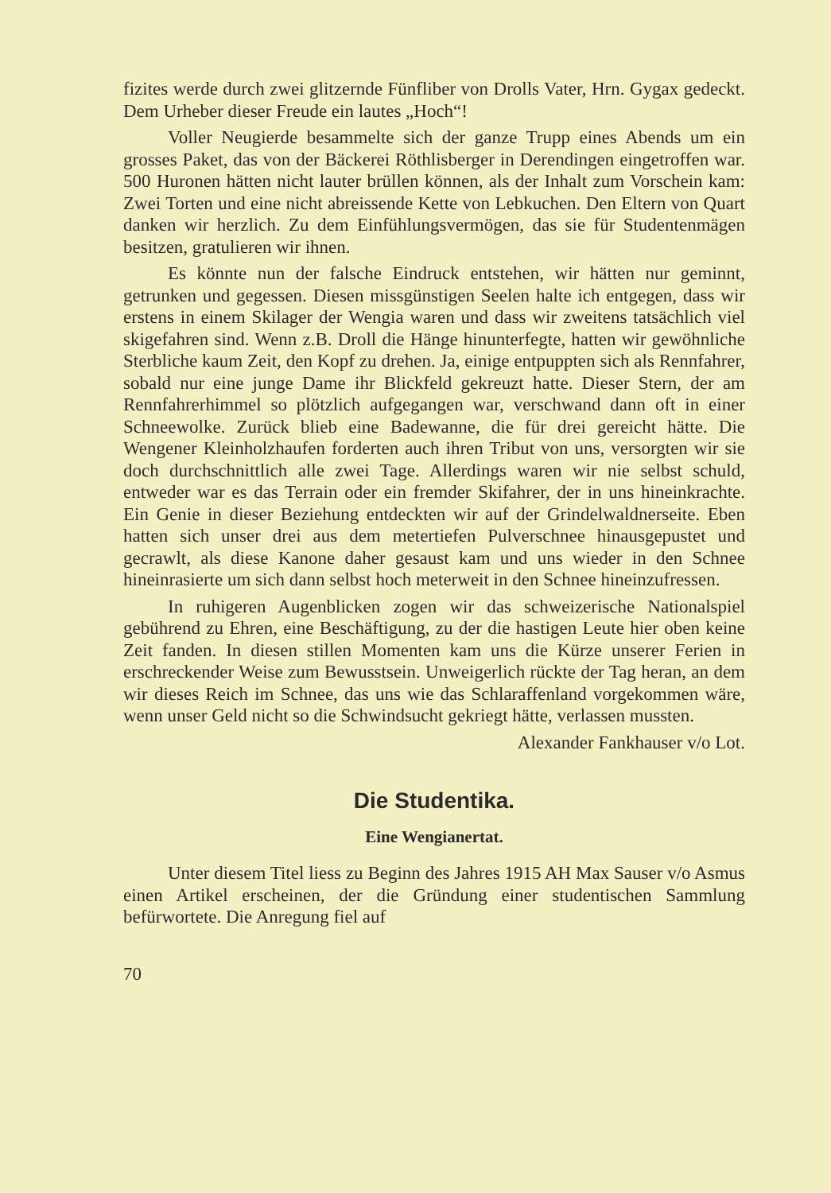fizites werde durch zwei glitzernde Fünfliber von Drolls Vater, Hrn. Gygax gedeckt. Dem Urheber dieser Freude ein lautes „Hoch“!
Voller Neugierde besammelte sich der ganze Trupp eines Abends um ein grosses Paket, das von der Bäckerei Röthlisberger in Derendingen eingetroffen war. 500 Huronen hätten nicht lauter brüllen können, als der Inhalt zum Vorschein kam: Zwei Torten und eine nicht abreissende Kette von Lebkuchen. Den Eltern von Quart danken wir herzlich. Zu dem Einfühlungsvermögen, das sie für Studentenmägen besitzen, gratulieren wir ihnen.
Es könnte nun der falsche Eindruck entstehen, wir hätten nur geminnt, getrunken und gegessen. Diesen missgünstigen Seelen halte ich entgegen, dass wir erstens in einem Skilager der Wengia waren und dass wir zweitens tatsächlich viel skigefahren sind. Wenn z.B. Droll die Hänge hinunterfegte, hatten wir gewöhnliche Sterbliche kaum Zeit, den Kopf zu drehen. Ja, einige entpuppten sich als Rennfahrer, sobald nur eine junge Dame ihr Blickfeld gekreuzt hatte. Dieser Stern, der am Rennfahrerhimmel so plötzlich aufgegangen war, verschwand dann oft in einer Schneewolke. Zurück blieb eine Badewanne, die für drei gereicht hätte. Die Wengener Kleinholzhaufen forderten auch ihren Tribut von uns, versorgten wir sie doch durchschnittlich alle zwei Tage. Allerdings waren wir nie selbst schuld, entweder war es das Terrain oder ein fremder Skifahrer, der in uns hineinkrachte. Ein Genie in dieser Beziehung entdeckten wir auf der Grindelwaldnerseite. Eben hatten sich unser drei aus dem metertiefen Pulverschnee hinausgepustet und gecrawlt, als diese Kanone daher gesaust kam und uns wieder in den Schnee hineinrasierte um sich dann selbst hoch meterweit in den Schnee hineinzufressen.
In ruhigeren Augenblicken zogen wir das schweizerische Nationalspiel gebührend zu Ehren, eine Beschäftigung, zu der die hastigen Leute hier oben keine Zeit fanden. In diesen stillen Momenten kam uns die Kürze unserer Ferien in erschreckender Weise zum Bewusstsein. Unweigerlich rückte der Tag heran, an dem wir dieses Reich im Schnee, das uns wie das Schlaraffenland vorgekommen wäre, wenn unser Geld nicht so die Schwindsucht gekriegt hätte, verlassen mussten.
Alexander Fankhauser v/o Lot.
Die Studentika.
Eine Wengianertat.
Unter diesem Titel liess zu Beginn des Jahres 1915 AH Max Sauser v/o Asmus einen Artikel erscheinen, der die Gründung einer studentischen Sammlung befürwortete. Die Anregung fiel auf
70